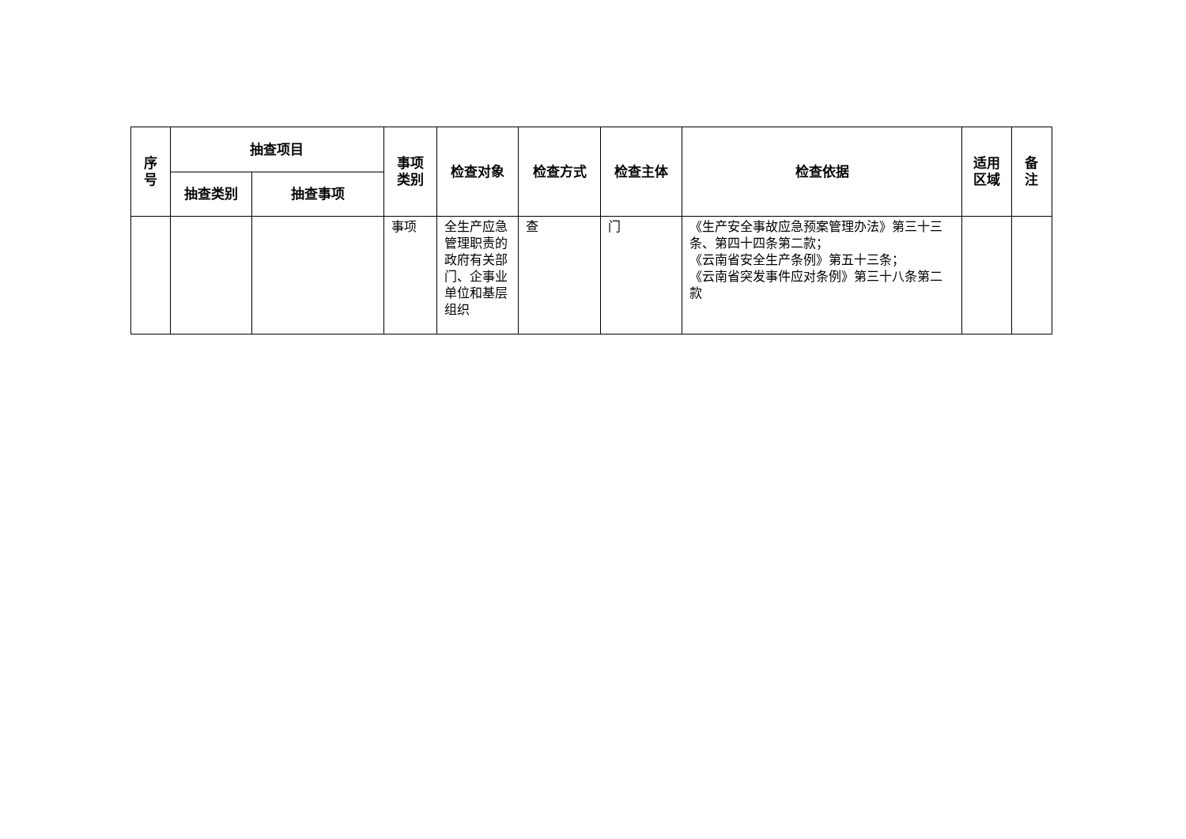| 序 号 | 抽查项目 | | 事项 类别 | 检查对象 | 检查方式 | 检查主体 | 检查依据 | 适用 区域 | 备 注 |
| --- | --- | --- | --- | --- | --- | --- | --- | --- | --- |
| | 抽查类别 | 抽查事项 | | | | | | | |
| | | | 事项 | 全生产应急管理职责的政府有关部门、企事业单位和基层组织 | 查 | 门 | 《生产安全事故应急预案管理办法》第三十三条、第四十四条第二款； 《云南省安全生产条例》第五十三条； 《云南省突发事件应对条例》第三十八条第二款 | | |